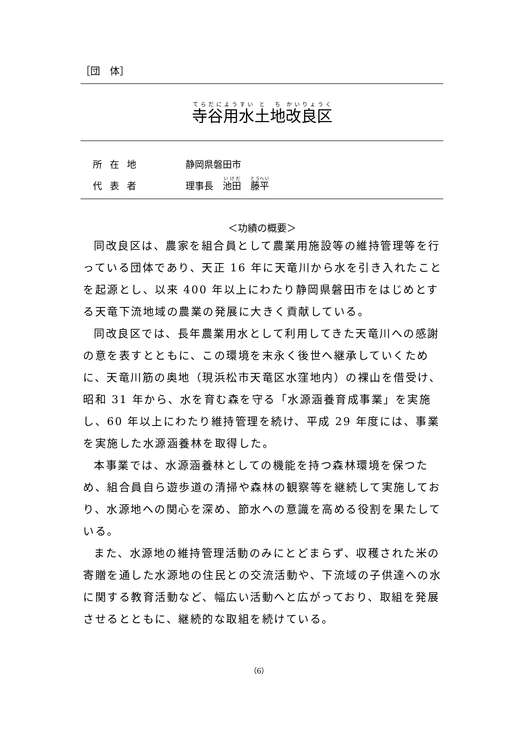［団　体］
寺谷用水土地改良区
所在地 静岡県磐田市
代表者 理事長　池田　藤平
＜功績の概要＞
同改良区は、農家を組合員として農業用施設等の維持管理等を行っている団体であり、天正 16 年に天竜川から水を引き入れたことを起源とし、以来 400 年以上にわたり静岡県磐田市をはじめとする天竜下流地域の農業の発展に大きく貢献している。
同改良区では、長年農業用水として利用してきた天竜川への感謝の意を表すとともに、この環境を末永く後世へ継承していくために、天竜川筋の奥地（現浜松市天竜区水窪地内）の裸山を借受け、昭和 31 年から、水を育む森を守る「水源涵養育成事業」を実施し、60 年以上にわたり維持管理を続け、平成 29 年度には、事業を実施した水源涵養林を取得した。
本事業では、水源涵養林としての機能を持つ森林環境を保つため、組合員自ら遊歩道の清掃や森林の観察等を継続して実施しており、水源地への関心を深め、節水への意識を高める役割を果たしている。
また、水源地の維持管理活動のみにとどまらず、収穫された米の寄贈を通した水源地の住民との交流活動や、下流域の子供達への水に関する教育活動など、幅広い活動へと広がっており、取組を発展させるとともに、継続的な取組を続けている。
（6）